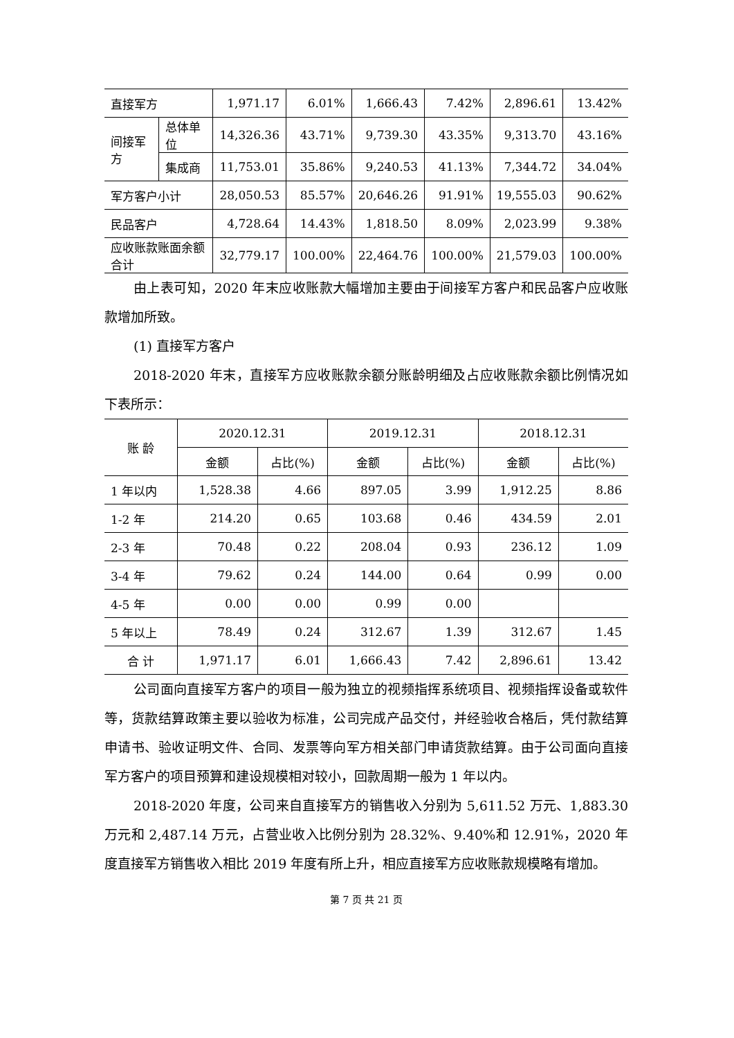| 直接军方 | | 1,971.17 | 6.01% | 1,666.43 | 7.42% | 2,896.61 | 13.42% |
| 间接军方 | 总体单位 | 14,326.36 | 43.71% | 9,739.30 | 43.35% | 9,313.70 | 43.16% |
| | 集成商 | 11,753.01 | 35.86% | 9,240.53 | 41.13% | 7,344.72 | 34.04% |
| 军方客户小计 | | 28,050.53 | 85.57% | 20,646.26 | 91.91% | 19,555.03 | 90.62% |
| 民品客户 | | 4,728.64 | 14.43% | 1,818.50 | 8.09% | 2,023.99 | 9.38% |
| 应收账款账面余额合计 | | 32,779.17 | 100.00% | 22,464.76 | 100.00% | 21,579.03 | 100.00% |
由上表可知，2020 年末应收账款大幅增加主要由于间接军方客户和民品客户应收账款增加所致。
(1) 直接军方客户
2018-2020 年末，直接军方应收账款余额分账龄明细及占应收账款余额比例情况如下表所示：
| 账 龄 | 2020.12.31 | | 2019.12.31 | | 2018.12.31 | |
| --- | --- | --- | --- | --- | --- | --- |
| | 金额 | 占比(%) | 金额 | 占比(%) | 金额 | 占比(%) |
| 1 年以内 | 1,528.38 | 4.66 | 897.05 | 3.99 | 1,912.25 | 8.86 |
| 1-2 年 | 214.20 | 0.65 | 103.68 | 0.46 | 434.59 | 2.01 |
| 2-3 年 | 70.48 | 0.22 | 208.04 | 0.93 | 236.12 | 1.09 |
| 3-4 年 | 79.62 | 0.24 | 144.00 | 0.64 | 0.99 | 0.00 |
| 4-5 年 | 0.00 | 0.00 | 0.99 | 0.00 | | |
| 5 年以上 | 78.49 | 0.24 | 312.67 | 1.39 | 312.67 | 1.45 |
| 合 计 | 1,971.17 | 6.01 | 1,666.43 | 7.42 | 2,896.61 | 13.42 |
公司面向直接军方客户的项目一般为独立的视频指挥系统项目、视频指挥设备或软件等，货款结算政策主要以验收为标准，公司完成产品交付，并经验收合格后，凭付款结算申请书、验收证明文件、合同、发票等向军方相关部门申请货款结算。由于公司面向直接军方客户的项目预算和建设规模相对较小，回款周期一般为 1 年以内。
2018-2020 年度，公司来自直接军方的销售收入分别为 5,611.52 万元、1,883.30 万元和 2,487.14 万元，占营业收入比例分别为 28.32%、9.40%和 12.91%，2020 年度直接军方销售收入相比 2019 年度有所上升，相应直接军方应收账款规模略有增加。
第 7 页 共 21 页